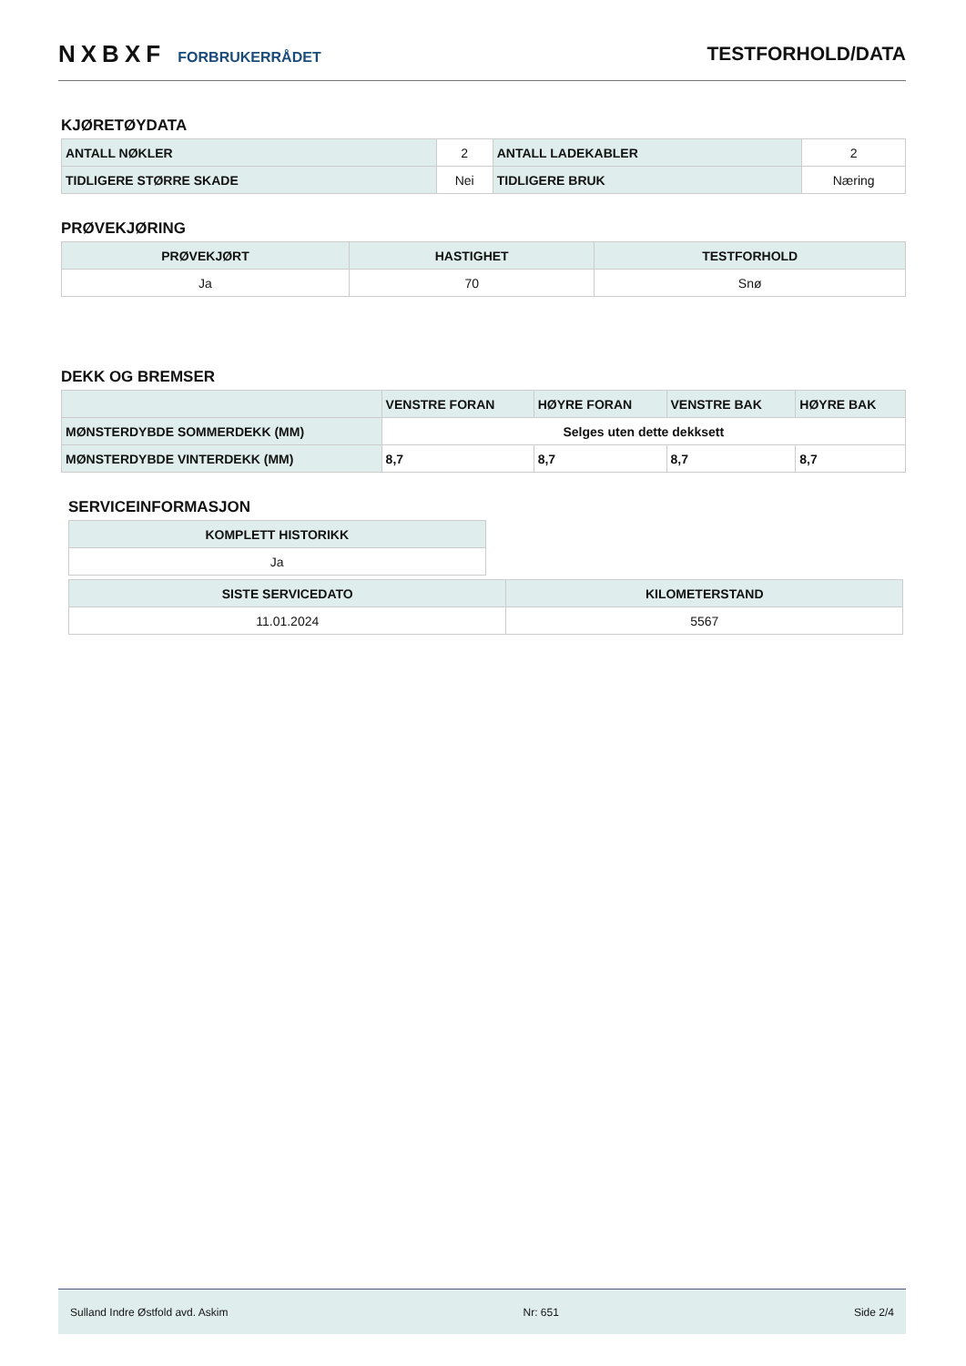NXBXF FORBRUKERRÅDET
TESTFORHOLD/DATA
KJØRETØYDATA
| ANTALL NØKLER | 2 | ANTALL LADEKABLER | 2 |
| TIDLIGERE STØRRE SKADE | Nei | TIDLIGERE BRUK | Næring |
PRØVEKJØRING
| PRØVEKJØRT | HASTIGHET | TESTFORHOLD |
| --- | --- | --- |
| Ja | 70 | Snø |
DEKK OG BREMSER
| | VENSTRE FORAN | HØYRE FORAN | VENSTRE BAK | HØYRE BAK |
| --- | --- | --- | --- | --- |
| MØNSTERDYBDE SOMMERDEKK (MM) | Selges uten dette dekksett | | | |
| MØNSTERDYBDE VINTERDEKK (MM) | 8,7 | 8,7 | 8,7 | 8,7 |
SERVICEINFORMASJON
| KOMPLETT HISTORIKK |
| --- |
| Ja |
| SISTE SERVICEDATO | KILOMETERSTAND |
| --- | --- |
| 11.01.2024 | 5567 |
Sulland Indre Østfold avd. Askim Nr: 651 Side 2/4